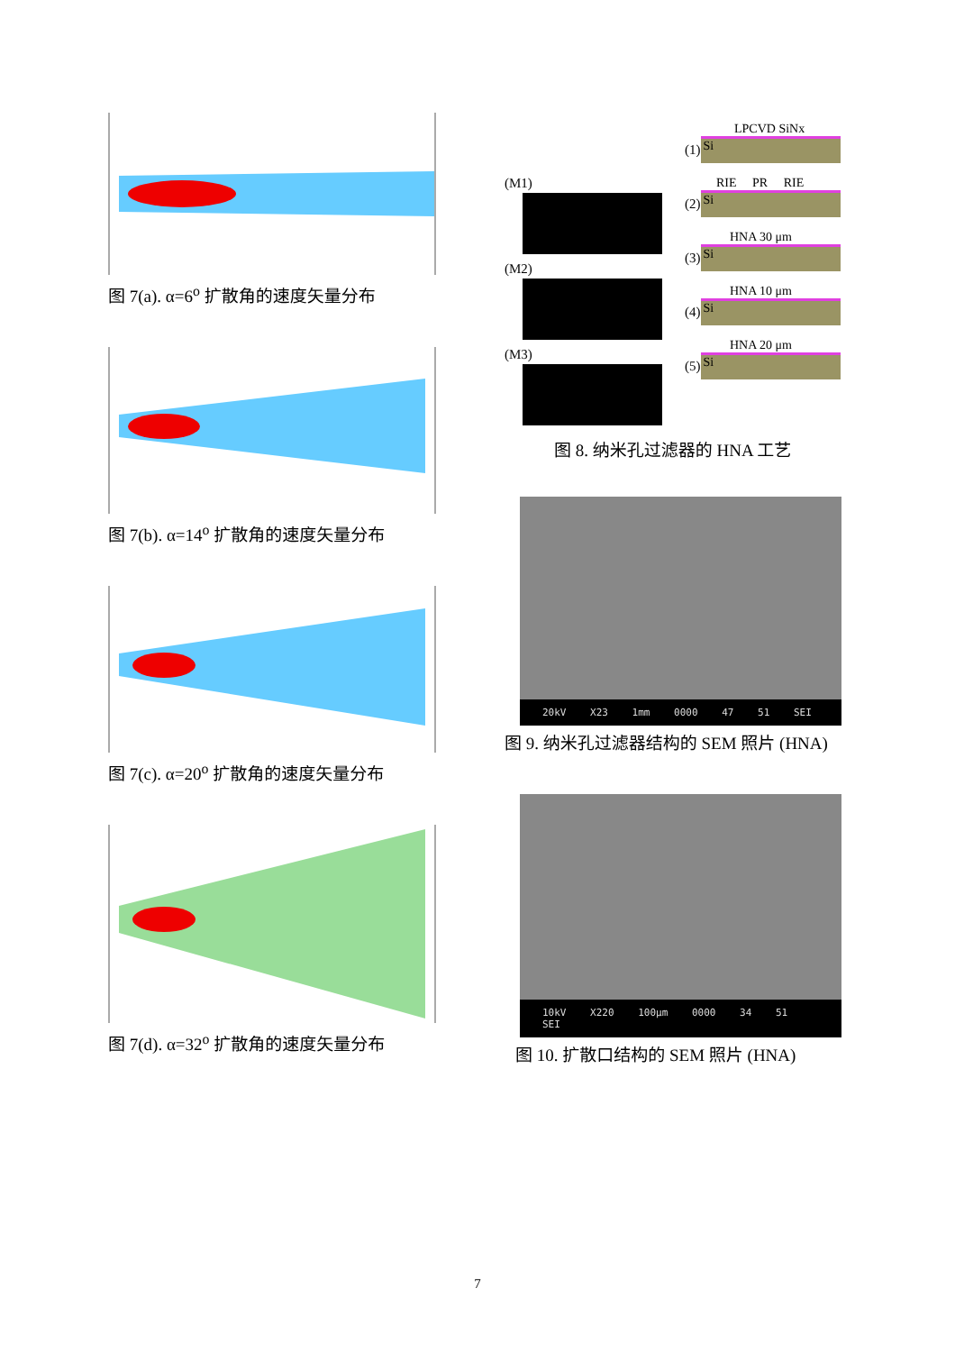图 7(a). α=6<sup>o</sup> 扩散角的速度矢量分布
图 7(b). α=14<sup>o</sup> 扩散角的速度矢量分布
图 7(c). α=20<sup>o</sup> 扩散角的速度矢量分布
图 7(d). α=32<sup>o</sup> 扩散角的速度矢量分布
(M1)
(M2)
(M3)
LPCVD SiNx
(1)
Si
RIE PR RIE
(2)
Si
HNA 30 μm
(3)
Si
HNA 10 μm
(4)
Si
HNA 20 μm
(5)
Si
图 8. 纳米孔过滤器的 HNA 工艺
20kV X23 1mm 0000 47 51 SEI
图 9. 纳米孔过滤器结构的 SEM 照片 (HNA)
10kV X220 100μm 0000 34 51 SEI
图 10. 扩散口结构的 SEM 照片 (HNA)
7